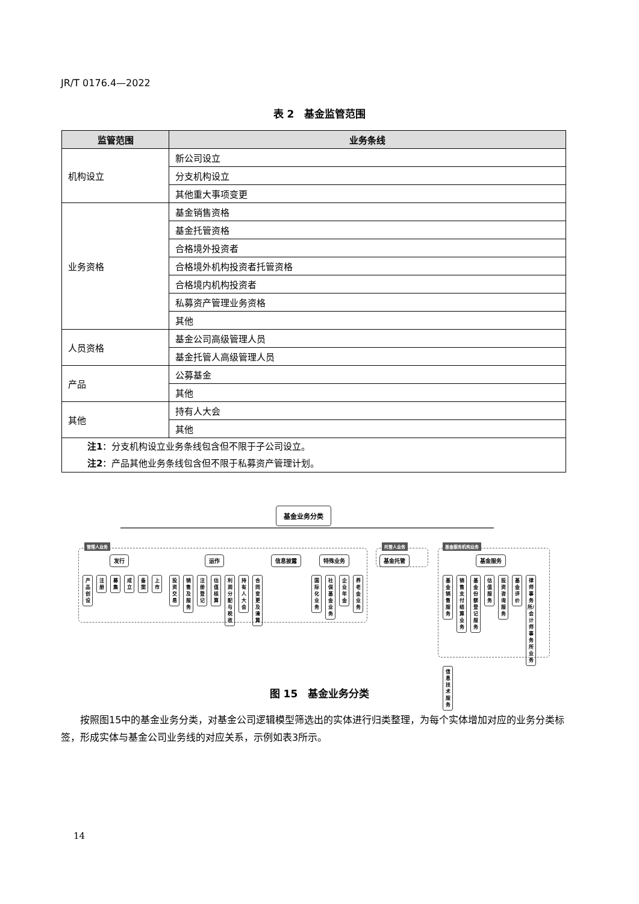JR/T 0176.4—2022
表 2　基金监管范围
| 监管范围 | 业务条线 |
| --- | --- |
| 机构设立 | 新公司设立 |
| | 分支机构设立 |
| | 其他重大事项变更 |
| 业务资格 | 基金销售资格 |
| | 基金托管资格 |
| | 合格境外投资者 |
| | 合格境外机构投资者托管资格 |
| | 合格境内机构投资者 |
| | 私募资产管理业务资格 |
| | 其他 |
| 人员资格 | 基金公司高级管理人员 |
| | 基金托管人高级管理人员 |
| 产品 | 公募基金 |
| | 其他 |
| 其他 | 持有人大会 |
| | 其他 |
| 注1 ：分支机构设立业务条线包含但不限于子公司设立。 注2 ：产品其他业务条线包含但不限于私募资产管理计划。 | |
基金业务分类
管理人业务 托管人业务 基金服务机构业务
发行 运作 信息披露 特殊业务 基金托管 基金服务
产品创设 注册 募集 成立 备案 上市
投资交易 销售及服务 注册登记 估值核算 利润分配与税收 持有人大会 合同变更及清算
国际化业务 社保基金业务 企业年金 养老金业务
基金销售服务 销售支付结算业务 基金份额登记服务 估值服务 投资咨询服务 基金评价 律师事务所/会计师事务所业务 信息技术服务
图 15　基金业务分类
按照图15中的基金业务分类，对基金公司逻辑模型筛选出的实体进行归类整理，为每个实体增加对应的业务分类标签，形成实体与基金公司业务线的对应关系，示例如表3所示。
14